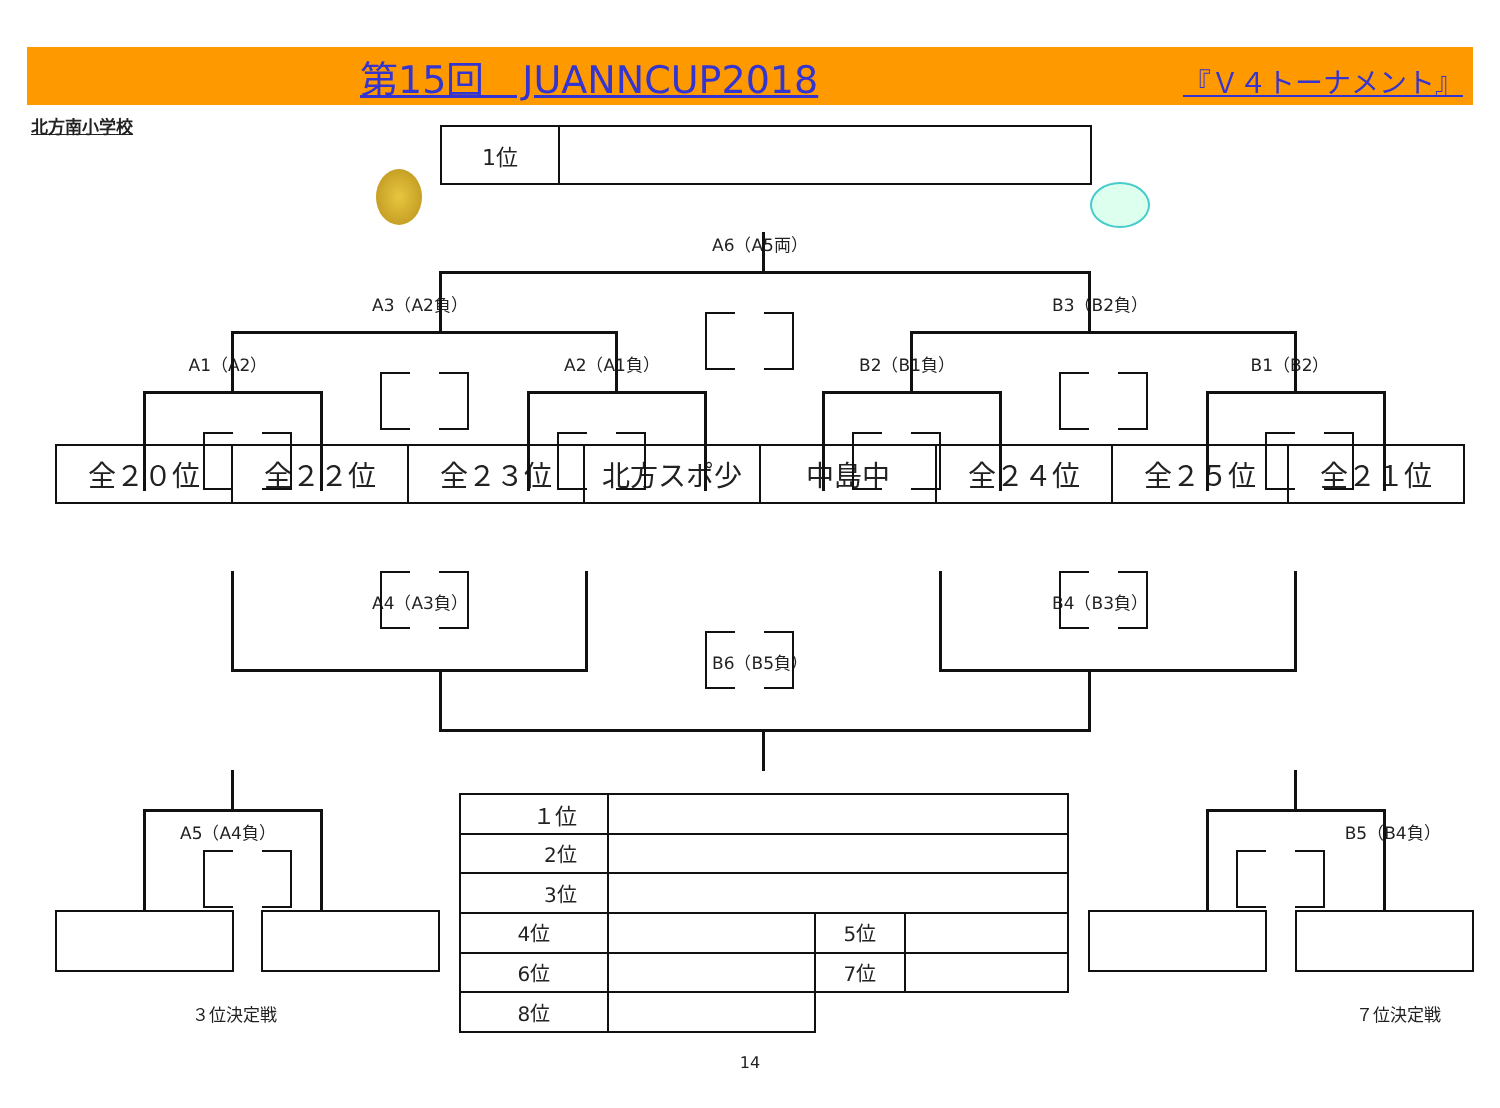第15回　JUANNCUP2018 『Ｖ４トーナメント』
北方南小学校
| 1位 | |
A6（A5両）
A3（A2負） B3（B2負）
A1（A2） A2（A1負） B2（B1負） B1（B2）
| 全２０位 | 全２２位 | 全２３位 | 北方スポ少 | 中島中 | 全２４位 | 全２５位 | 全２１位 |
A4（A3負） B4（B3負）
B6（B5負）
A5（A4負）
３位決定戦
| １位 | | | |
| 2位 | | | |
| 3位 | | | |
| 4位 | | 5位 | |
| 6位 | | 7位 | |
| 8位 | | | |
B5（B4負）
７位決定戦
14